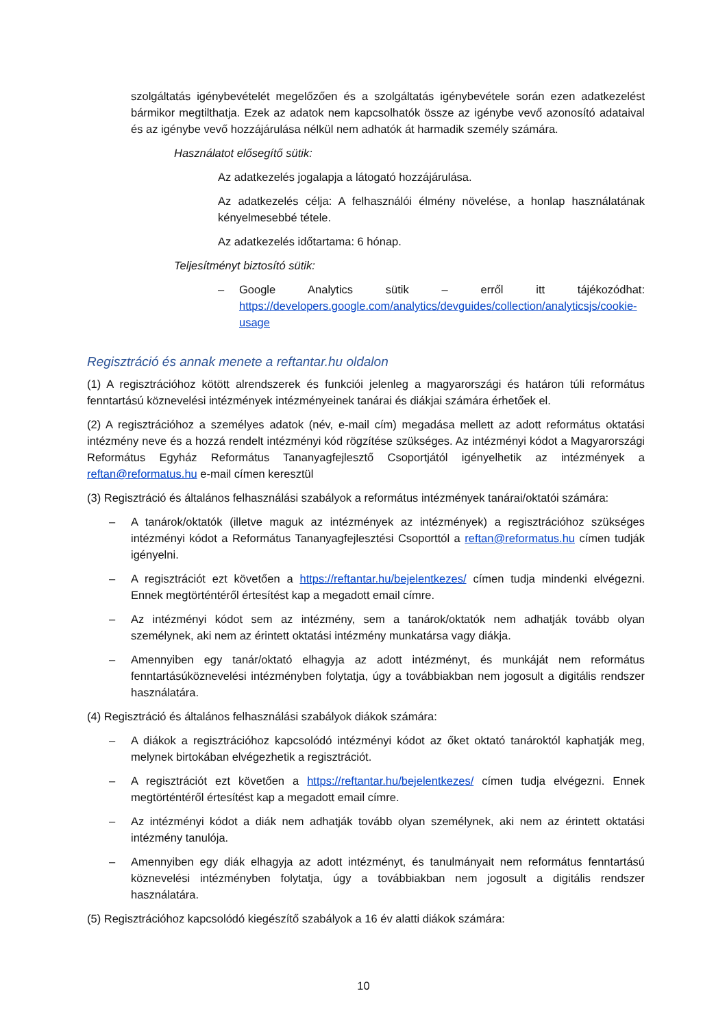szolgáltatás igénybevételét megelőzően és a szolgáltatás igénybevétele során ezen adatkezelést bármikor megtilthatja. Ezek az adatok nem kapcsolhatók össze az igénybe vevő azonosító adataival és az igénybe vevő hozzájárulása nélkül nem adhatók át harmadik személy számára.
Használatot elősegítő sütik:
Az adatkezelés jogalapja a látogató hozzájárulása.
Az adatkezelés célja: A felhasználói élmény növelése, a honlap használatának kényelmesebbé tétele.
Az adatkezelés időtartama: 6 hónap.
Teljesítményt biztosító sütik:
– Google Analytics sütik – erről itt tájékozódhat: https://developers.google.com/analytics/devguides/collection/analyticsjs/cookie-usage
Regisztráció és annak menete a reftantar.hu oldalon
(1) A regisztrációhoz kötött alrendszerek és funkciói jelenleg a magyarországi és határon túli református fenntartású köznevelési intézmények intézményeinek tanárai és diákjai számára érhetőek el.
(2) A regisztrációhoz a személyes adatok (név, e-mail cím) megadása mellett az adott református oktatási intézmény neve és a hozzá rendelt intézményi kód rögzítése szükséges. Az intézményi kódot a Magyarországi Református Egyház Református Tananyagfejlesztő Csoportjától igényelhetik az intézmények a reftan@reformatus.hu e-mail címen keresztül
(3) Regisztráció és általános felhasználási szabályok a református intézmények tanárai/oktatói számára:
– A tanárok/oktatók (illetve maguk az intézmények az intézmények) a regisztrációhoz szükséges intézményi kódot a Református Tananyagfejlesztési Csoporttól a reftan@reformatus.hu címen tudják igényelni.
– A regisztrációt ezt követően a https://reftantar.hu/bejelentkezes/ címen tudja mindenki elvégezni. Ennek megtörténtéről értesítést kap a megadott email címre.
– Az intézményi kódot sem az intézmény, sem a tanárok/oktatók nem adhatják tovább olyan személynek, aki nem az érintett oktatási intézmény munkatársa vagy diákja.
– Amennyiben egy tanár/oktató elhagyja az adott intézményt, és munkáját nem református fenntartásúköznevelési intézményben folytatja, úgy a továbbiakban nem jogosult a digitális rendszer használatára.
(4) Regisztráció és általános felhasználási szabályok diákok számára:
– A diákok a regisztrációhoz kapcsolódó intézményi kódot az őket oktató tanároktól kaphatják meg, melynek birtokában elvégezhetik a regisztrációt.
– A regisztrációt ezt követően a https://reftantar.hu/bejelentkezes/ címen tudja elvégezni. Ennek megtörténtéről értesítést kap a megadott email címre.
– Az intézményi kódot a diák nem adhatják tovább olyan személynek, aki nem az érintett oktatási intézmény tanulója.
– Amennyiben egy diák elhagyja az adott intézményt, és tanulmányait nem református fenntartású köznevelési intézményben folytatja, úgy a továbbiakban nem jogosult a digitális rendszer használatára.
(5) Regisztrációhoz kapcsolódó kiegészítő szabályok a 16 év alatti diákok számára:
10